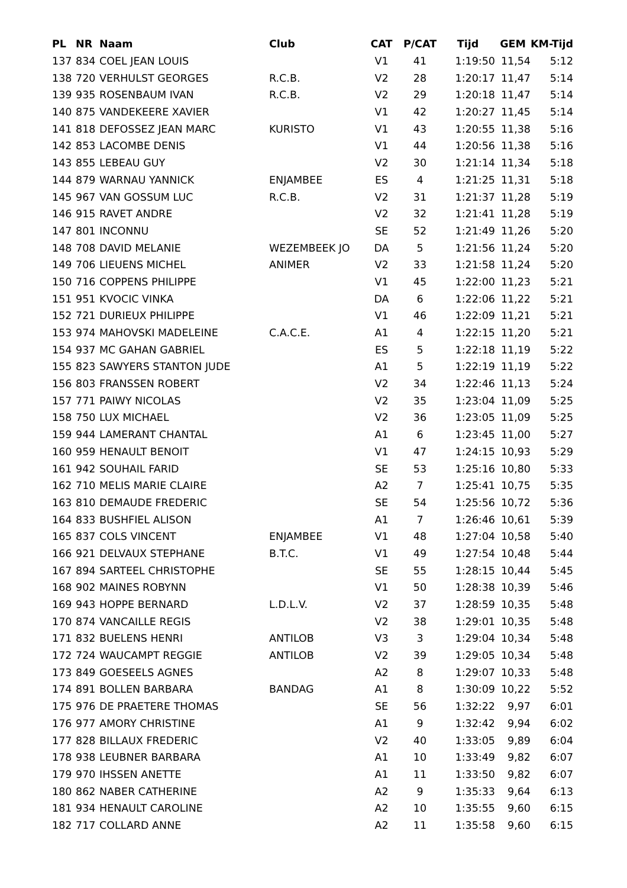| PL | NR | Naam | Club | CAT | P/CAT | Tijd | GEM | KM-Tijd |
| --- | --- | --- | --- | --- | --- | --- | --- | --- |
| 137 | 834 | COEL JEAN LOUIS | | V1 | 41 | 1:19:50 | 11,54 | 5:12 |
| 138 | 720 | VERHULST GEORGES | R.C.B. | V2 | 28 | 1:20:17 | 11,47 | 5:14 |
| 139 | 935 | ROSENBAUM IVAN | R.C.B. | V2 | 29 | 1:20:18 | 11,47 | 5:14 |
| 140 | 875 | VANDEKEERE XAVIER | | V1 | 42 | 1:20:27 | 11,45 | 5:14 |
| 141 | 818 | DEFOSSEZ JEAN MARC | KURISTO | V1 | 43 | 1:20:55 | 11,38 | 5:16 |
| 142 | 853 | LACOMBE DENIS | | V1 | 44 | 1:20:56 | 11,38 | 5:16 |
| 143 | 855 | LEBEAU GUY | | V2 | 30 | 1:21:14 | 11,34 | 5:18 |
| 144 | 879 | WARNAU YANNICK | ENJAMBEE | ES | 4 | 1:21:25 | 11,31 | 5:18 |
| 145 | 967 | VAN GOSSUM LUC | R.C.B. | V2 | 31 | 1:21:37 | 11,28 | 5:19 |
| 146 | 915 | RAVET ANDRE | | V2 | 32 | 1:21:41 | 11,28 | 5:19 |
| 147 | 801 | INCONNU | | SE | 52 | 1:21:49 | 11,26 | 5:20 |
| 148 | 708 | DAVID MELANIE | WEZEMBEEK JO | DA | 5 | 1:21:56 | 11,24 | 5:20 |
| 149 | 706 | LIEUENS MICHEL | ANIMER | V2 | 33 | 1:21:58 | 11,24 | 5:20 |
| 150 | 716 | COPPENS PHILIPPE | | V1 | 45 | 1:22:00 | 11,23 | 5:21 |
| 151 | 951 | KVOCIC VINKA | | DA | 6 | 1:22:06 | 11,22 | 5:21 |
| 152 | 721 | DURIEUX PHILIPPE | | V1 | 46 | 1:22:09 | 11,21 | 5:21 |
| 153 | 974 | MAHOVSKI MADELEINE | C.A.C.E. | A1 | 4 | 1:22:15 | 11,20 | 5:21 |
| 154 | 937 | MC GAHAN GABRIEL | | ES | 5 | 1:22:18 | 11,19 | 5:22 |
| 155 | 823 | SAWYERS STANTON JUDE | | A1 | 5 | 1:22:19 | 11,19 | 5:22 |
| 156 | 803 | FRANSSEN ROBERT | | V2 | 34 | 1:22:46 | 11,13 | 5:24 |
| 157 | 771 | PAIWY NICOLAS | | V2 | 35 | 1:23:04 | 11,09 | 5:25 |
| 158 | 750 | LUX MICHAEL | | V2 | 36 | 1:23:05 | 11,09 | 5:25 |
| 159 | 944 | LAMERANT CHANTAL | | A1 | 6 | 1:23:45 | 11,00 | 5:27 |
| 160 | 959 | HENAULT BENOIT | | V1 | 47 | 1:24:15 | 10,93 | 5:29 |
| 161 | 942 | SOUHAIL FARID | | SE | 53 | 1:25:16 | 10,80 | 5:33 |
| 162 | 710 | MELIS MARIE CLAIRE | | A2 | 7 | 1:25:41 | 10,75 | 5:35 |
| 163 | 810 | DEMAUDE FREDERIC | | SE | 54 | 1:25:56 | 10,72 | 5:36 |
| 164 | 833 | BUSHFIEL ALISON | | A1 | 7 | 1:26:46 | 10,61 | 5:39 |
| 165 | 837 | COLS VINCENT | ENJAMBEE | V1 | 48 | 1:27:04 | 10,58 | 5:40 |
| 166 | 921 | DELVAUX STEPHANE | B.T.C. | V1 | 49 | 1:27:54 | 10,48 | 5:44 |
| 167 | 894 | SARTEEL CHRISTOPHE | | SE | 55 | 1:28:15 | 10,44 | 5:45 |
| 168 | 902 | MAINES ROBYNN | | V1 | 50 | 1:28:38 | 10,39 | 5:46 |
| 169 | 943 | HOPPE BERNARD | L.D.L.V. | V2 | 37 | 1:28:59 | 10,35 | 5:48 |
| 170 | 874 | VANCAILLE REGIS | | V2 | 38 | 1:29:01 | 10,35 | 5:48 |
| 171 | 832 | BUELENS HENRI | ANTILOB | V3 | 3 | 1:29:04 | 10,34 | 5:48 |
| 172 | 724 | WAUCAMPT REGGIE | ANTILOB | V2 | 39 | 1:29:05 | 10,34 | 5:48 |
| 173 | 849 | GOESEELS AGNES | | A2 | 8 | 1:29:07 | 10,33 | 5:48 |
| 174 | 891 | BOLLEN BARBARA | BANDAG | A1 | 8 | 1:30:09 | 10,22 | 5:52 |
| 175 | 976 | DE PRAETERE THOMAS | | SE | 56 | 1:32:22 | 9,97 | 6:01 |
| 176 | 977 | AMORY CHRISTINE | | A1 | 9 | 1:32:42 | 9,94 | 6:02 |
| 177 | 828 | BILLAUX FREDERIC | | V2 | 40 | 1:33:05 | 9,89 | 6:04 |
| 178 | 938 | LEUBNER BARBARA | | A1 | 10 | 1:33:49 | 9,82 | 6:07 |
| 179 | 970 | IHSSEN ANETTE | | A1 | 11 | 1:33:50 | 9,82 | 6:07 |
| 180 | 862 | NABER CATHERINE | | A2 | 9 | 1:35:33 | 9,64 | 6:13 |
| 181 | 934 | HENAULT CAROLINE | | A2 | 10 | 1:35:55 | 9,60 | 6:15 |
| 182 | 717 | COLLARD ANNE | | A2 | 11 | 1:35:58 | 9,60 | 6:15 |